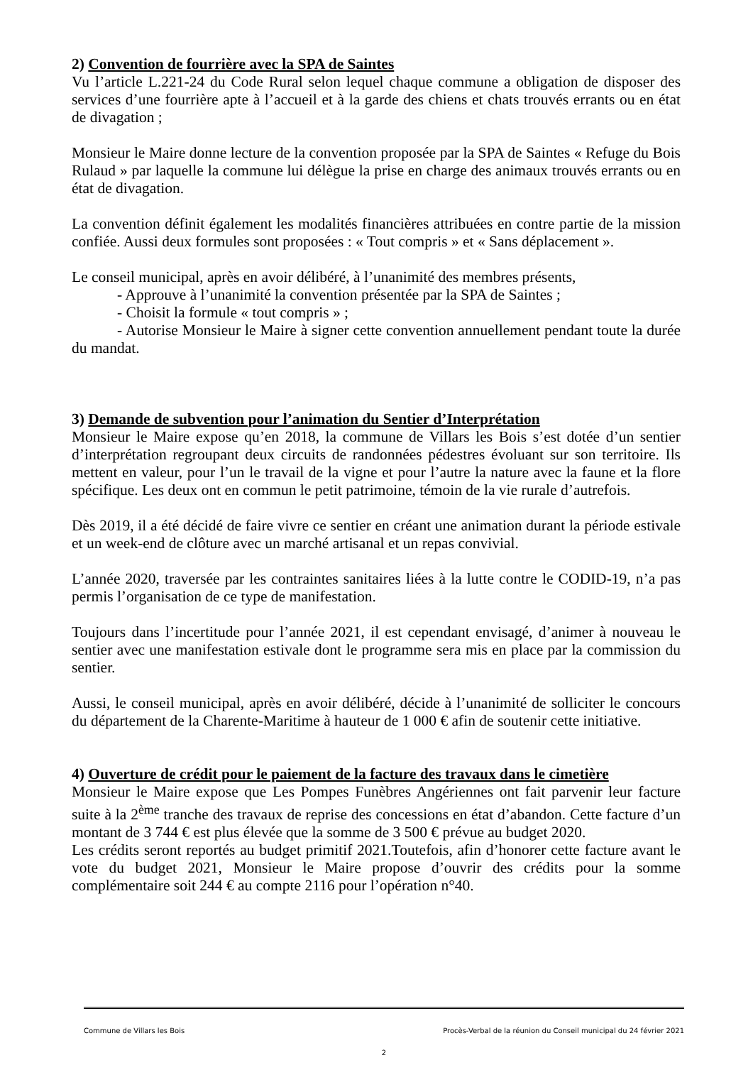2) Convention de fourrière avec la SPA de Saintes
Vu l’article L.221-24 du Code Rural selon lequel chaque commune a obligation de disposer des services d’une fourrière apte à l’accueil et à la garde des chiens et chats trouvés errants ou en état de divagation ;
Monsieur le Maire donne lecture de la convention proposée par la SPA de Saintes « Refuge du Bois Rulaud » par laquelle la commune lui délègue la prise en charge des animaux trouvés errants ou en état de divagation.
La convention définit également les modalités financières attribuées en contre partie de la mission confiée. Aussi deux formules sont proposées : « Tout compris » et « Sans déplacement ».
Le conseil municipal, après en avoir délibéré, à l’unanimité des membres présents,
- Approuve à l’unanimité la convention présentée par la SPA de Saintes ;
- Choisit la formule « tout compris » ;
- Autorise Monsieur le Maire à signer cette convention annuellement pendant toute la durée du mandat.
3) Demande de subvention pour l’animation du Sentier d’Interprétation
Monsieur le Maire expose qu’en 2018, la commune de Villars les Bois s’est dotée d’un sentier d’interprétation regroupant deux circuits de randonnées pédestres évoluant sur son territoire. Ils mettent en valeur, pour l’un le travail de la vigne et pour l’autre la nature avec la faune et la flore spécifique. Les deux ont en commun le petit patrimoine, témoin de la vie rurale d’autrefois.
Dès 2019, il a été décidé de faire vivre ce sentier en créant une animation durant la période estivale et un week-end de clôture avec un marché artisanal et un repas convivial.
L’année 2020, traversée par les contraintes sanitaires liées à la lutte contre le CODID-19, n’a pas permis l’organisation de ce type de manifestation.
Toujours dans l’incertitude pour l’année 2021, il est cependant envisagé, d’animer à nouveau le sentier avec une manifestation estivale dont le programme sera mis en place par la commission du sentier.
Aussi, le conseil municipal, après en avoir délibéré, décide à l’unanimité de solliciter le concours du département de la Charente-Maritime à hauteur de 1 000 € afin de soutenir cette initiative.
4) Ouverture de crédit pour le paiement de la facture des travaux dans le cimetière
Monsieur le Maire expose que Les Pompes Funèbres Angériennes ont fait parvenir leur facture suite à la 2<sup>ème</sup> tranche des travaux de reprise des concessions en état d’abandon. Cette facture d’un montant de 3 744 € est plus élevée que la somme de 3 500 € prévue au budget 2020.
Les crédits seront reportés au budget primitif 2021.Toutefois, afin d’honorer cette facture avant le vote du budget 2021, Monsieur le Maire propose d’ouvrir des crédits pour la somme complémentaire soit 244 € au compte 2116 pour l’opération n°40.
Commune de Villars les Bois Procès-Verbal de la réunion du Conseil municipal du 24 février 2021
2